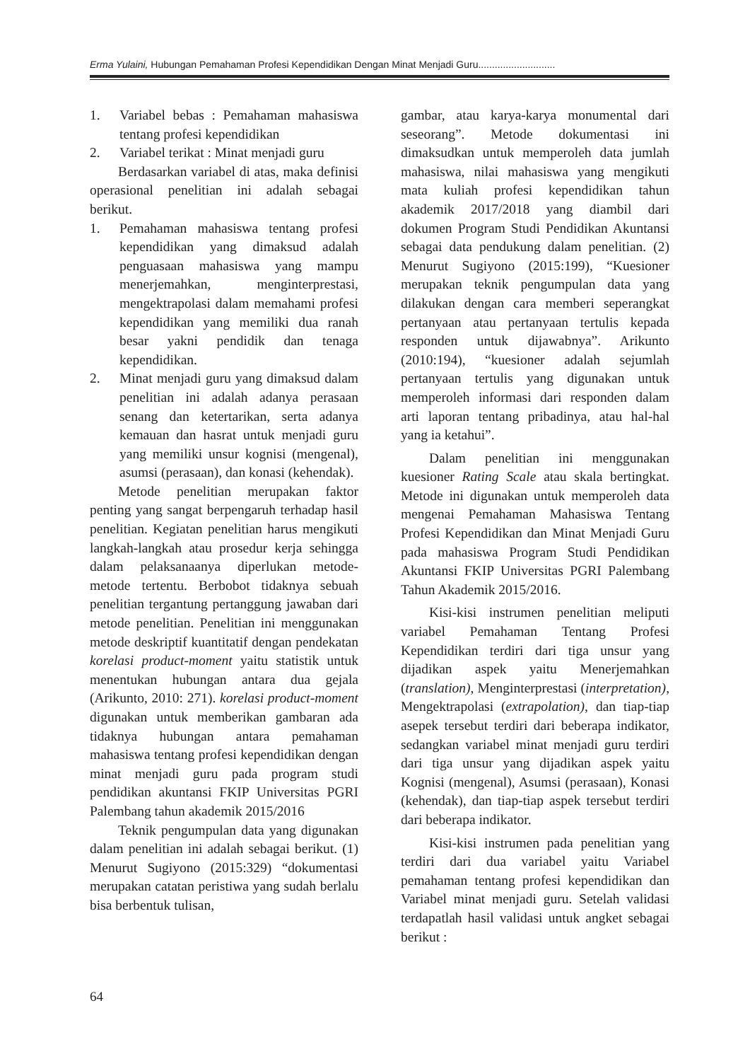Erma Yulaini, Hubungan Pemahaman Profesi Kependidikan Dengan Minat Menjadi Guru............................
1. Variabel bebas : Pemahaman mahasiswa tentang profesi kependidikan
2. Variabel terikat : Minat menjadi guru
Berdasarkan variabel di atas, maka definisi operasional penelitian ini adalah sebagai berikut.
1. Pemahaman mahasiswa tentang profesi kependidikan yang dimaksud adalah penguasaan mahasiswa yang mampu menerjemahkan, menginterprestasi, mengektrapolasi dalam memahami profesi kependidikan yang memiliki dua ranah besar yakni pendidik dan tenaga kependidikan.
2. Minat menjadi guru yang dimaksud dalam penelitian ini adalah adanya perasaan senang dan ketertarikan, serta adanya kemauan dan hasrat untuk menjadi guru yang memiliki unsur kognisi (mengenal), asumsi (perasaan), dan konasi (kehendak).
Metode penelitian merupakan faktor penting yang sangat berpengaruh terhadap hasil penelitian. Kegiatan penelitian harus mengikuti langkah-langkah atau prosedur kerja sehingga dalam pelaksanaanya diperlukan metode-metode tertentu. Berbobot tidaknya sebuah penelitian tergantung pertanggung jawaban dari metode penelitian. Penelitian ini menggunakan metode deskriptif kuantitatif dengan pendekatan korelasi product-moment yaitu statistik untuk menentukan hubungan antara dua gejala (Arikunto, 2010: 271). korelasi product-moment digunakan untuk memberikan gambaran ada tidaknya hubungan antara pemahaman mahasiswa tentang profesi kependidikan dengan minat menjadi guru pada program studi pendidikan akuntansi FKIP Universitas PGRI Palembang tahun akademik 2015/2016
Teknik pengumpulan data yang digunakan dalam penelitian ini adalah sebagai berikut. (1) Menurut Sugiyono (2015:329) “dokumentasi merupakan catatan peristiwa yang sudah berlalu bisa berbentuk tulisan,
gambar, atau karya-karya monumental dari seseorang”. Metode dokumentasi ini dimaksudkan untuk memperoleh data jumlah mahasiswa, nilai mahasiswa yang mengikuti mata kuliah profesi kependidikan tahun akademik 2017/2018 yang diambil dari dokumen Program Studi Pendidikan Akuntansi sebagai data pendukung dalam penelitian. (2) Menurut Sugiyono (2015:199), “Kuesioner merupakan teknik pengumpulan data yang dilakukan dengan cara memberi seperangkat pertanyaan atau pertanyaan tertulis kepada responden untuk dijawabnya”. Arikunto (2010:194), “kuesioner adalah sejumlah pertanyaan tertulis yang digunakan untuk memperoleh informasi dari responden dalam arti laporan tentang pribadinya, atau hal-hal yang ia ketahui”.
Dalam penelitian ini menggunakan kuesioner Rating Scale atau skala bertingkat. Metode ini digunakan untuk memperoleh data mengenai Pemahaman Mahasiswa Tentang Profesi Kependidikan dan Minat Menjadi Guru pada mahasiswa Program Studi Pendidikan Akuntansi FKIP Universitas PGRI Palembang Tahun Akademik 2015/2016.
Kisi-kisi instrumen penelitian meliputi variabel Pemahaman Tentang Profesi Kependidikan terdiri dari tiga unsur yang dijadikan aspek yaitu Menerjemahkan (translation), Menginterprestasi (interpretation), Mengektrapolasi (extrapolation), dan tiap-tiap asepek tersebut terdiri dari beberapa indikator, sedangkan variabel minat menjadi guru terdiri dari tiga unsur yang dijadikan aspek yaitu Kognisi (mengenal), Asumsi (perasaan), Konasi (kehendak), dan tiap-tiap aspek tersebut terdiri dari beberapa indikator.
Kisi-kisi instrumen pada penelitian yang terdiri dari dua variabel yaitu Variabel pemahaman tentang profesi kependidikan dan Variabel minat menjadi guru. Setelah validasi terdapatlah hasil validasi untuk angket sebagai berikut :
64